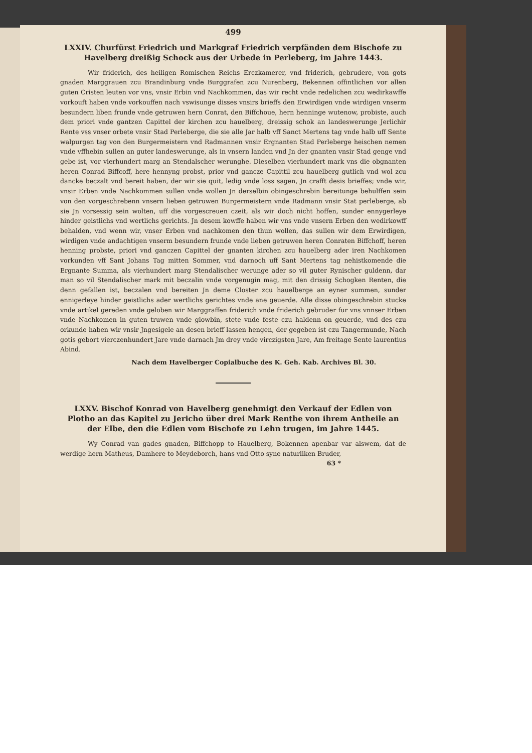499
LXXIV. Churfürst Friedrich und Markgraf Friedrich verpfänden dem Bischofe zu Havelberg dreißig Schock aus der Urbede in Perleberg, im Jahre 1443.
Wir friderich, des heiligen Romischen Reichs Erczkamerer, vnd friderich, gebrudere, von gots gnaden Marggrauen zcu Brandinburg vnde Burggrafen zcu Nurenberg, Bekennen offintlichen vor allen guten Cristen leuten vor vns, vnsir Erbin vnd Nachkommen, das wir recht vnde redelichen zcu wedirkawffe vorkouft haben vnde vorkouffen nach vswisunge disses vnsirs brieffs den Erwirdigen vnde wirdigen vnserm besundern liben frunde vnde getruwen hern Conrat, den Biffchoue, hern henninge wutenow, probiste, auch dem priori vnde gantzen Capittel der kirchen zcu hauelberg, dreissig schok an landeswerunge Jerlichir Rente vss vnser orbete vnsir Stad Perleberge, die sie alle Jar halb vff Sanct Mertens tag vnde halb uff Sente walpurgen tag von den Burgermeistern vnd Radmannen vnsir Ergnanten Stad Perleberge heischen nemen vnde vffhebin sullen an guter landeswerunge, als in vnsern landen vnd Jn der gnanten vnsir Stad genge vnd gebe ist, vor vierhundert marg an Stendalscher werunghe. Dieselben vierhundert mark vns die obgnanten heren Conrad Biffcoff, here hennyng probst, prior vnd gancze Capittil zcu hauelberg gutlich vnd wol zcu dancke beczalt vnd bereit haben, der wir sie quit, ledig vnde loss sagen, Jn crafft desis brieffes; vnde wir, vnsir Erben vnde Nachkommen sullen vnde wollen Jn derselbin obingeschrebin bereitunge behulffen sein von den vorgeschrebenn vnsern lieben getruwen Burgermeistern vnde Radmann vnsir Stat perleberge, ab sie Jn vorsessig sein wolten, uff die vorgescreuen czeit, als wir doch nicht hoffen, sunder ennygerleye hinder geistlichs vnd wertlichs gerichts. Jn desem kowffe haben wir vns vnde vnsern Erben den wedirkowff behalden, vnd wenn wir, vnser Erben vnd nachkomen den thun wollen, das sullen wir dem Erwirdigen, wirdigen vnde andachtigen vnserm besundern frunde vnde lieben getruwen heren Conraten Biffchoff, heren henning probste, priori vnd ganczen Capittel der gnanten kirchen zcu hauelberg ader iren Nachkomen vorkunden vff Sant Johans Tag mitten Sommer, vnd darnoch uff Sant Mertens tag nehistkomende die Ergnante Summa, als vierhundert marg Stendalischer werunge ader so vil guter Rynischer guldenn, dar man so vil Stendalischer mark mit beczalin vnde vorgenugin mag, mit den drissig Schogken Renten, die denn gefallen ist, beczalen vnd bereiten Jn deme Closter zcu hauelberge an eyner summen, sunder ennigerleye hinder geistlichs ader wertlichs gerichtes vnde ane geuerde. Alle disse obingeschrebin stucke vnde artikel gereden vnde geloben wir Marggraffen friderich vnde friderich gebruder fur vns vnnser Erben vnde Nachkomen in guten truwen vnde glowbin, stete vnde feste czu haldenn on geuerde, vnd des czu orkunde haben wir vnsir Jngesigele an desen brieff lassen hengen, der gegeben ist czu Tangermunde, Nach gotis gebort vierczenhundert Jare vnde darnach Jm drey vnde virczigsten Jare, Am freitage Sente laurentius Abind.
Nach dem Havelberger Copialbuche des K. Geh. Kab. Archives Bl. 30.
LXXV. Bischof Konrad von Havelberg genehmigt den Verkauf der Edlen von Plotho an das Kapitel zu Jericho über drei Mark Renthe von ihrem Antheile an der Elbe, den die Edlen vom Bischofe zu Lehn trugen, im Jahre 1445.
Wy Conrad van gades gnaden, Biffchopp to Hauelberg, Bokennen apenbar var alswem, dat de werdige hern Matheus, Damhere to Meydeborch, hans vnd Otto syne naturliken Bruder,
63 *